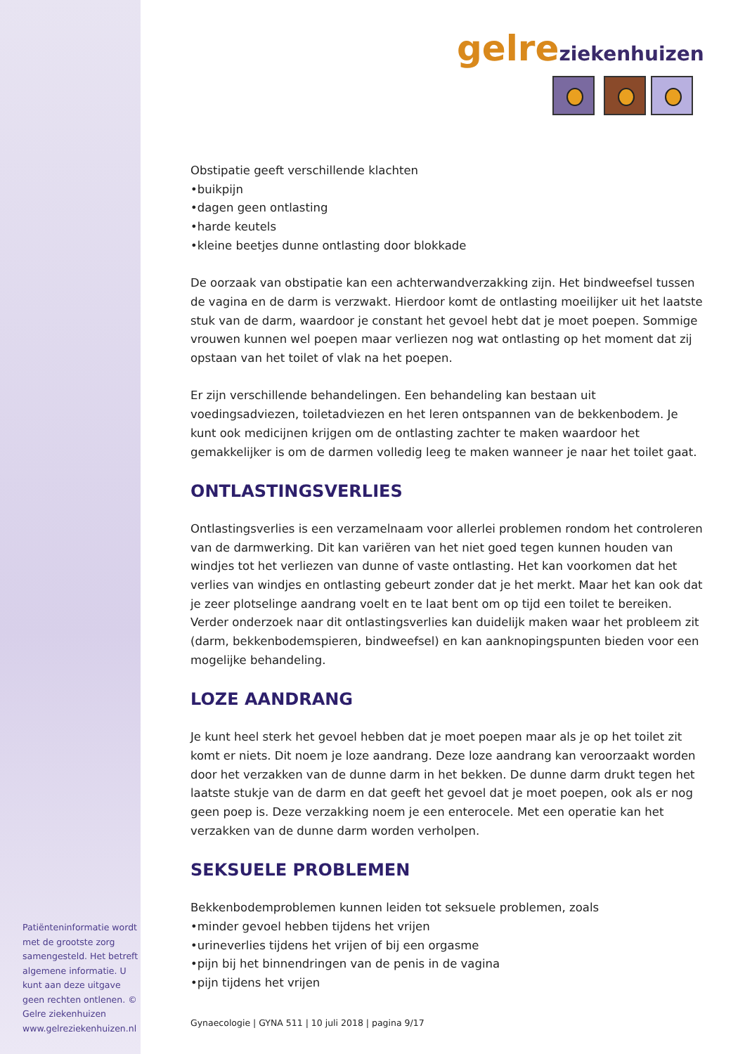gelreziekenhuizen
Obstipatie geeft verschillende klachten
•buikpijn
•dagen geen ontlasting
•harde keutels
•kleine beetjes dunne ontlasting door blokkade
De oorzaak van obstipatie kan een achterwandverzakking zijn. Het bindweefsel tussen de vagina en de darm is verzwakt. Hierdoor komt de ontlasting moeilijker uit het laatste stuk van de darm, waardoor je constant het gevoel hebt dat je moet poepen. Sommige vrouwen kunnen wel poepen maar verliezen nog wat ontlasting op het moment dat zij opstaan van het toilet of vlak na het poepen.
Er zijn verschillende behandelingen. Een behandeling kan bestaan uit voedingsadviezen, toiletadviezen en het leren ontspannen van de bekkenbodem. Je kunt ook medicijnen krijgen om de ontlasting zachter te maken waardoor het gemakkelijker is om de darmen volledig leeg te maken wanneer je naar het toilet gaat.
ONTLASTINGSVERLIES
Ontlastingsverlies is een verzamelnaam voor allerlei problemen rondom het controleren van de darmwerking. Dit kan variëren van het niet goed tegen kunnen houden van windjes tot het verliezen van dunne of vaste ontlasting. Het kan voorkomen dat het verlies van windjes en ontlasting gebeurt zonder dat je het merkt. Maar het kan ook dat je zeer plotselinge aandrang voelt en te laat bent om op tijd een toilet te bereiken. Verder onderzoek naar dit ontlastingsverlies kan duidelijk maken waar het probleem zit (darm, bekkenbodemspieren, bindweefsel) en kan aanknopingspunten bieden voor een mogelijke behandeling.
LOZE AANDRANG
Je kunt heel sterk het gevoel hebben dat je moet poepen maar als je op het toilet zit komt er niets. Dit noem je loze aandrang. Deze loze aandrang kan veroorzaakt worden door het verzakken van de dunne darm in het bekken. De dunne darm drukt tegen het laatste stukje van de darm en dat geeft het gevoel dat je moet poepen, ook als er nog geen poep is. Deze verzakking noem je een enterocele. Met een operatie kan het verzakken van de dunne darm worden verholpen.
SEKSUELE PROBLEMEN
Bekkenbodemproblemen kunnen leiden tot seksuele problemen, zoals
•minder gevoel hebben tijdens het vrijen
•urineverlies tijdens het vrijen of bij een orgasme
•pijn bij het binnendringen van de penis in de vagina
•pijn tijdens het vrijen
Patiënteninformatie wordt met de grootste zorg samengesteld. Het betreft algemene informatie. U kunt aan deze uitgave geen rechten ontlenen. © Gelre ziekenhuizen www.gelreziekenhuizen.nl
Gynaecologie | GYNA 511 | 10 juli 2018 | pagina 9/17